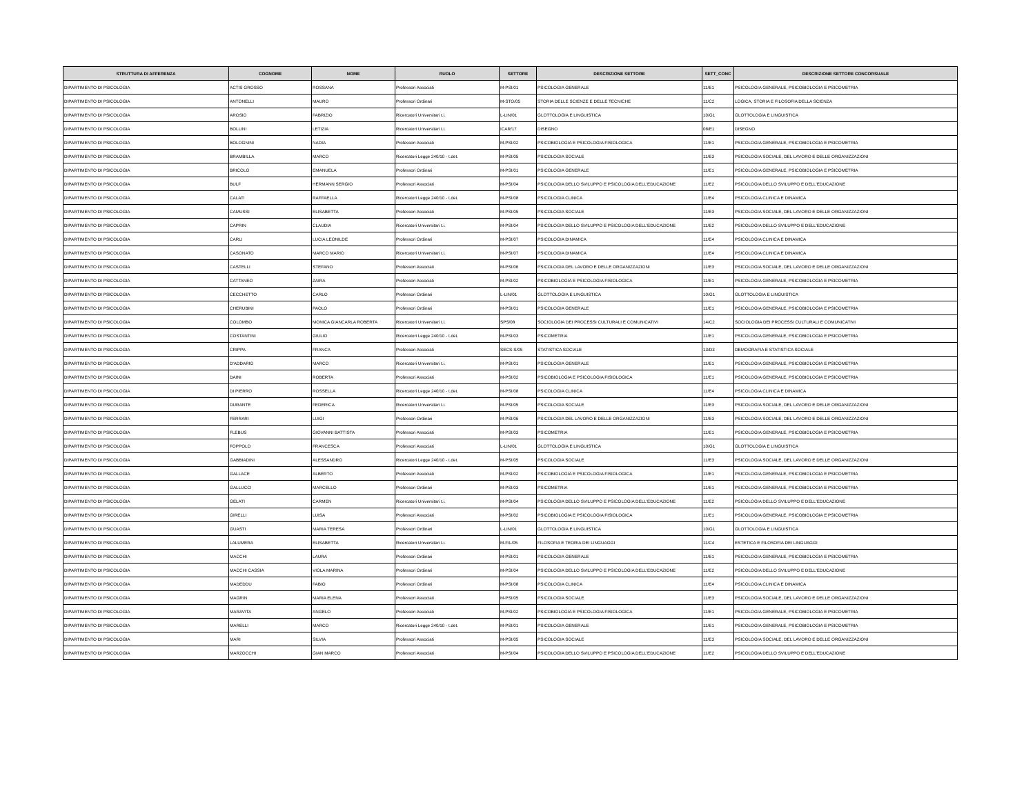| STRUTTURA DI AFFERENZA | COGNOME | NOME | RUOLO | SETTORE | DESCRIZIONE SETTORE | SETT_CONC | DESCRIZIONE SETTORE CONCORSUALE |
| --- | --- | --- | --- | --- | --- | --- | --- |
| DIPARTIMENTO DI PSICOLOGIA | ACTIS GROSSO | ROSSANA | Professori Associati | M-PSI/01 | PSICOLOGIA GENERALE | 11/E1 | PSICOLOGIA GENERALE, PSICOBIOLOGIA E PSICOMETRIA |
| DIPARTIMENTO DI PSICOLOGIA | ANTONELLI | MAURO | Professori Ordinari | M-STO/05 | STORIA DELLE SCIENZE E DELLE TECNICHE | 11/C2 | LOGICA, STORIA E FILOSOFIA DELLA SCIENZA |
| DIPARTIMENTO DI PSICOLOGIA | AROSIO | FABRIZIO | Ricercatori Universitari t.i. | L-LIN/01 | GLOTTOLOGIA E LINGUISTICA | 10/G1 | GLOTTOLOGIA E LINGUISTICA |
| DIPARTIMENTO DI PSICOLOGIA | BOLLINI | LETIZIA | Ricercatori Universitari t.i. | ICAR/17 | DISEGNO | 08/E1 | DISEGNO |
| DIPARTIMENTO DI PSICOLOGIA | BOLOGNINI | NADIA | Professori Associati | M-PSI/02 | PSICOBIOLOGIA E PSICOLOGIA FISIOLOGICA | 11/E1 | PSICOLOGIA GENERALE, PSICOBIOLOGIA E PSICOMETRIA |
| DIPARTIMENTO DI PSICOLOGIA | BRAMBILLA | MARCO | Ricercatori Legge 240/10 - t.det. | M-PSI/05 | PSICOLOGIA SOCIALE | 11/E3 | PSICOLOGIA SOCIALE, DEL LAVORO E DELLE ORGANIZZAZIONI |
| DIPARTIMENTO DI PSICOLOGIA | BRICOLO | EMANUELA | Professori Ordinari | M-PSI/01 | PSICOLOGIA GENERALE | 11/E1 | PSICOLOGIA GENERALE, PSICOBIOLOGIA E PSICOMETRIA |
| DIPARTIMENTO DI PSICOLOGIA | BULF | HERMANN SERGIO | Professori Associati | M-PSI/04 | PSICOLOGIA DELLO SVILUPPO E PSICOLOGIA DELL'EDUCAZIONE | 11/E2 | PSICOLOGIA DELLO SVILUPPO E DELL'EDUCAZIONE |
| DIPARTIMENTO DI PSICOLOGIA | CALATI | RAFFAELLA | Ricercatori Legge 240/10 - t.det. | M-PSI/08 | PSICOLOGIA CLINICA | 11/E4 | PSICOLOGIA CLINICA E DINAMICA |
| DIPARTIMENTO DI PSICOLOGIA | CAMUSSI | ELISABETTA | Professori Associati | M-PSI/05 | PSICOLOGIA SOCIALE | 11/E3 | PSICOLOGIA SOCIALE, DEL LAVORO E DELLE ORGANIZZAZIONI |
| DIPARTIMENTO DI PSICOLOGIA | CAPRIN | CLAUDIA | Ricercatori Universitari t.i. | M-PSI/04 | PSICOLOGIA DELLO SVILUPPO E PSICOLOGIA DELL'EDUCAZIONE | 11/E2 | PSICOLOGIA DELLO SVILUPPO E DELL'EDUCAZIONE |
| DIPARTIMENTO DI PSICOLOGIA | CARLI | LUCIA LEONILDE | Professori Ordinari | M-PSI/07 | PSICOLOGIA DINAMICA | 11/E4 | PSICOLOGIA CLINICA E DINAMICA |
| DIPARTIMENTO DI PSICOLOGIA | CASONATO | MARCO MARIO | Ricercatori Universitari t.i. | M-PSI/07 | PSICOLOGIA DINAMICA | 11/E4 | PSICOLOGIA CLINICA E DINAMICA |
| DIPARTIMENTO DI PSICOLOGIA | CASTELLI | STEFANO | Professori Associati | M-PSI/06 | PSICOLOGIA DEL LAVORO E DELLE ORGANIZZAZIONI | 11/E3 | PSICOLOGIA SOCIALE, DEL LAVORO E DELLE ORGANIZZAZIONI |
| DIPARTIMENTO DI PSICOLOGIA | CATTANEO | ZAIRA | Professori Associati | M-PSI/02 | PSICOBIOLOGIA E PSICOLOGIA FISIOLOGICA | 11/E1 | PSICOLOGIA GENERALE, PSICOBIOLOGIA E PSICOMETRIA |
| DIPARTIMENTO DI PSICOLOGIA | CECCHETTO | CARLO | Professori Ordinari | L-LIN/01 | GLOTTOLOGIA E LINGUISTICA | 10/G1 | GLOTTOLOGIA E LINGUISTICA |
| DIPARTIMENTO DI PSICOLOGIA | CHERUBINI | PAOLO | Professori Ordinari | M-PSI/01 | PSICOLOGIA GENERALE | 11/E1 | PSICOLOGIA GENERALE, PSICOBIOLOGIA E PSICOMETRIA |
| DIPARTIMENTO DI PSICOLOGIA | COLOMBO | MONICA GIANCARLA ROBERTA | Ricercatori Universitari t.i. | SPS/08 | SOCIOLOGIA DEI PROCESSI CULTURALI E COMUNICATIVI | 14/C2 | SOCIOLOGIA DEI PROCESSI CULTURALI E COMUNICATIVI |
| DIPARTIMENTO DI PSICOLOGIA | COSTANTINI | GIULIO | Ricercatori Legge 240/10 - t.det. | M-PSI/03 | PSICOMETRIA | 11/E1 | PSICOLOGIA GENERALE, PSICOBIOLOGIA E PSICOMETRIA |
| DIPARTIMENTO DI PSICOLOGIA | CRIPPA | FRANCA | Professori Associati | SECS-S/05 | STATISTICA SOCIALE | 13/D3 | DEMOGRAFIA E STATISTICA SOCIALE |
| DIPARTIMENTO DI PSICOLOGIA | D'ADDARIO | MARCO | Ricercatori Universitari t.i. | M-PSI/01 | PSICOLOGIA GENERALE | 11/E1 | PSICOLOGIA GENERALE, PSICOBIOLOGIA E PSICOMETRIA |
| DIPARTIMENTO DI PSICOLOGIA | DAINI | ROBERTA | Professori Associati | M-PSI/02 | PSICOBIOLOGIA E PSICOLOGIA FISIOLOGICA | 11/E1 | PSICOLOGIA GENERALE, PSICOBIOLOGIA E PSICOMETRIA |
| DIPARTIMENTO DI PSICOLOGIA | DI PIERRO | ROSSELLA | Ricercatori Legge 240/10 - t.det. | M-PSI/08 | PSICOLOGIA CLINICA | 11/E4 | PSICOLOGIA CLINICA E DINAMICA |
| DIPARTIMENTO DI PSICOLOGIA | DURANTE | FEDERICA | Ricercatori Universitari t.i. | M-PSI/05 | PSICOLOGIA SOCIALE | 11/E3 | PSICOLOGIA SOCIALE, DEL LAVORO E DELLE ORGANIZZAZIONI |
| DIPARTIMENTO DI PSICOLOGIA | FERRARI | LUIGI | Professori Ordinari | M-PSI/06 | PSICOLOGIA DEL LAVORO E DELLE ORGANIZZAZIONI | 11/E3 | PSICOLOGIA SOCIALE, DEL LAVORO E DELLE ORGANIZZAZIONI |
| DIPARTIMENTO DI PSICOLOGIA | FLEBUS | GIOVANNI BATTISTA | Professori Associati | M-PSI/03 | PSICOMETRIA | 11/E1 | PSICOLOGIA GENERALE, PSICOBIOLOGIA E PSICOMETRIA |
| DIPARTIMENTO DI PSICOLOGIA | FOPPOLO | FRANCESCA | Professori Associati | L-LIN/01 | GLOTTOLOGIA E LINGUISTICA | 10/G1 | GLOTTOLOGIA E LINGUISTICA |
| DIPARTIMENTO DI PSICOLOGIA | GABBIADINI | ALESSANDRO | Ricercatori Legge 240/10 - t.det. | M-PSI/05 | PSICOLOGIA SOCIALE | 11/E3 | PSICOLOGIA SOCIALE, DEL LAVORO E DELLE ORGANIZZAZIONI |
| DIPARTIMENTO DI PSICOLOGIA | GALLACE | ALBERTO | Professori Associati | M-PSI/02 | PSICOBIOLOGIA E PSICOLOGIA FISIOLOGICA | 11/E1 | PSICOLOGIA GENERALE, PSICOBIOLOGIA E PSICOMETRIA |
| DIPARTIMENTO DI PSICOLOGIA | GALLUCCI | MARCELLO | Professori Ordinari | M-PSI/03 | PSICOMETRIA | 11/E1 | PSICOLOGIA GENERALE, PSICOBIOLOGIA E PSICOMETRIA |
| DIPARTIMENTO DI PSICOLOGIA | GELATI | CARMEN | Ricercatori Universitari t.i. | M-PSI/04 | PSICOLOGIA DELLO SVILUPPO E PSICOLOGIA DELL'EDUCAZIONE | 11/E2 | PSICOLOGIA DELLO SVILUPPO E DELL'EDUCAZIONE |
| DIPARTIMENTO DI PSICOLOGIA | GIRELLI | LUISA | Professori Associati | M-PSI/02 | PSICOBIOLOGIA E PSICOLOGIA FISIOLOGICA | 11/E1 | PSICOLOGIA GENERALE, PSICOBIOLOGIA E PSICOMETRIA |
| DIPARTIMENTO DI PSICOLOGIA | GUASTI | MARIA TERESA | Professori Ordinari | L-LIN/01 | GLOTTOLOGIA E LINGUISTICA | 10/G1 | GLOTTOLOGIA E LINGUISTICA |
| DIPARTIMENTO DI PSICOLOGIA | LALUMERA | ELISABETTA | Ricercatori Universitari t.i. | M-FIL/05 | FILOSOFIA E TEORIA DEI LINGUAGGI | 11/C4 | ESTETICA E FILOSOFIA DEI LINGUAGGI |
| DIPARTIMENTO DI PSICOLOGIA | MACCHI | LAURA | Professori Ordinari | M-PSI/01 | PSICOLOGIA GENERALE | 11/E1 | PSICOLOGIA GENERALE, PSICOBIOLOGIA E PSICOMETRIA |
| DIPARTIMENTO DI PSICOLOGIA | MACCHI CASSIA | VIOLA MARINA | Professori Ordinari | M-PSI/04 | PSICOLOGIA DELLO SVILUPPO E PSICOLOGIA DELL'EDUCAZIONE | 11/E2 | PSICOLOGIA DELLO SVILUPPO E DELL'EDUCAZIONE |
| DIPARTIMENTO DI PSICOLOGIA | MADEDDU | FABIO | Professori Ordinari | M-PSI/08 | PSICOLOGIA CLINICA | 11/E4 | PSICOLOGIA CLINICA E DINAMICA |
| DIPARTIMENTO DI PSICOLOGIA | MAGRIN | MARIA ELENA | Professori Associati | M-PSI/05 | PSICOLOGIA SOCIALE | 11/E3 | PSICOLOGIA SOCIALE, DEL LAVORO E DELLE ORGANIZZAZIONI |
| DIPARTIMENTO DI PSICOLOGIA | MARAVITA | ANGELO | Professori Associati | M-PSI/02 | PSICOBIOLOGIA E PSICOLOGIA FISIOLOGICA | 11/E1 | PSICOLOGIA GENERALE, PSICOBIOLOGIA E PSICOMETRIA |
| DIPARTIMENTO DI PSICOLOGIA | MARELLI | MARCO | Ricercatori Legge 240/10 - t.det. | M-PSI/01 | PSICOLOGIA GENERALE | 11/E1 | PSICOLOGIA GENERALE, PSICOBIOLOGIA E PSICOMETRIA |
| DIPARTIMENTO DI PSICOLOGIA | MARI | SILVIA | Professori Associati | M-PSI/05 | PSICOLOGIA SOCIALE | 11/E3 | PSICOLOGIA SOCIALE, DEL LAVORO E DELLE ORGANIZZAZIONI |
| DIPARTIMENTO DI PSICOLOGIA | MARZOCCHI | GIAN MARCO | Professori Associati | M-PSI/04 | PSICOLOGIA DELLO SVILUPPO E PSICOLOGIA DELL'EDUCAZIONE | 11/E2 | PSICOLOGIA DELLO SVILUPPO E DELL'EDUCAZIONE |